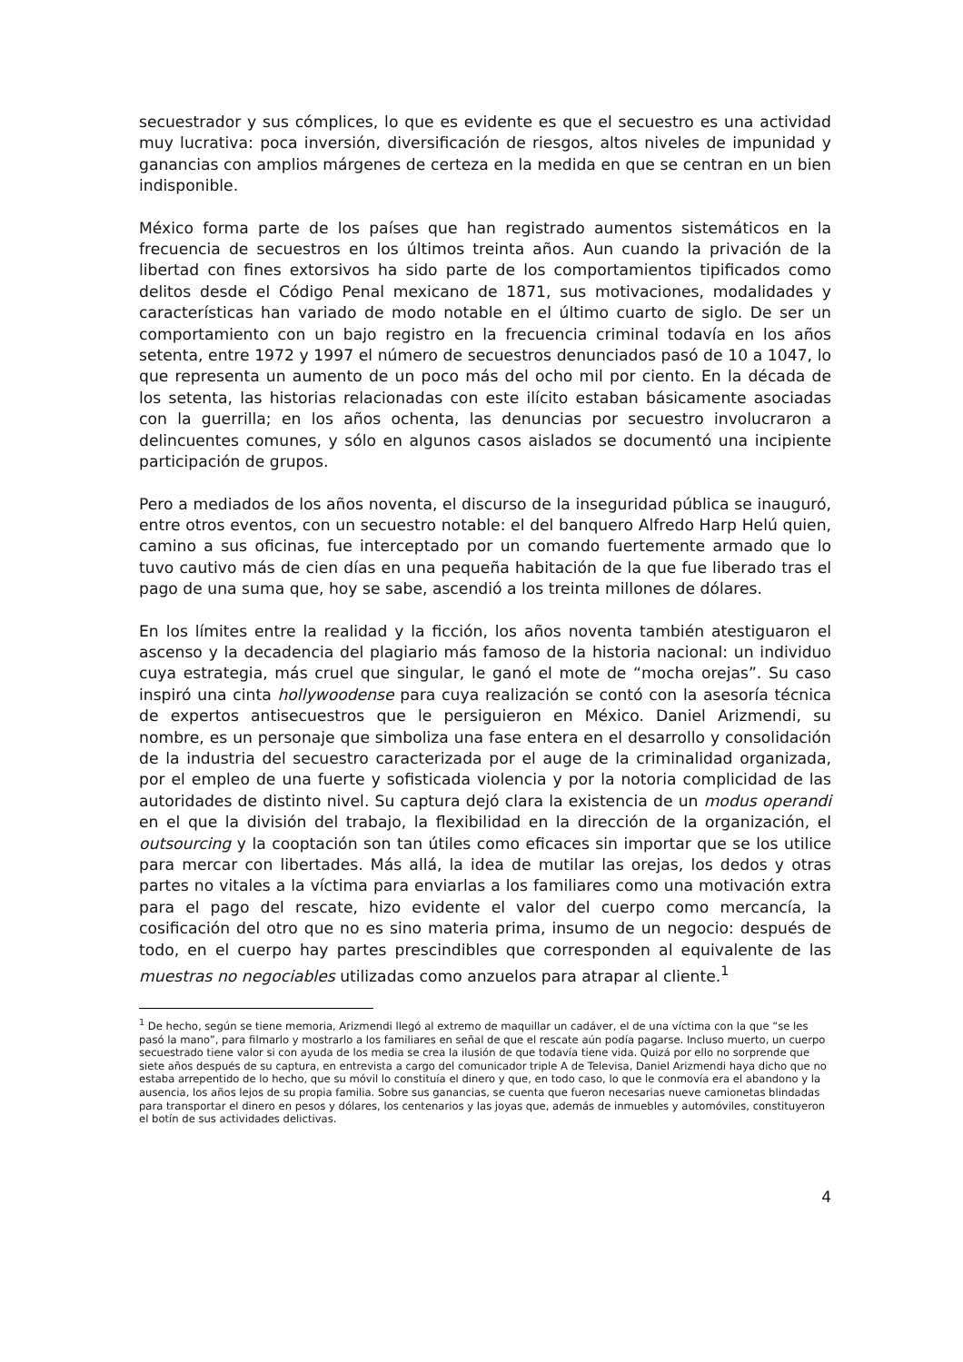secuestrador y sus cómplices, lo que es evidente es que el secuestro es una actividad muy lucrativa: poca inversión, diversificación de riesgos, altos niveles de impunidad y ganancias con amplios márgenes de certeza en la medida en que se centran en un bien indisponible.
México forma parte de los países que han registrado aumentos sistemáticos en la frecuencia de secuestros en los últimos treinta años. Aun cuando la privación de la libertad con fines extorsivos ha sido parte de los comportamientos tipificados como delitos desde el Código Penal mexicano de 1871, sus motivaciones, modalidades y características han variado de modo notable en el último cuarto de siglo. De ser un comportamiento con un bajo registro en la frecuencia criminal todavía en los años setenta, entre 1972 y 1997 el número de secuestros denunciados pasó de 10 a 1047, lo que representa un aumento de un poco más del ocho mil por ciento. En la década de los setenta, las historias relacionadas con este ilícito estaban básicamente asociadas con la guerrilla; en los años ochenta, las denuncias por secuestro involucraron a delincuentes comunes, y sólo en algunos casos aislados se documentó una incipiente participación de grupos.
Pero a mediados de los años noventa, el discurso de la inseguridad pública se inauguró, entre otros eventos, con un secuestro notable: el del banquero Alfredo Harp Helú quien, camino a sus oficinas, fue interceptado por un comando fuertemente armado que lo tuvo cautivo más de cien días en una pequeña habitación de la que fue liberado tras el pago de una suma que, hoy se sabe, ascendió a los treinta millones de dólares.
En los límites entre la realidad y la ficción, los años noventa también atestiguaron el ascenso y la decadencia del plagiario más famoso de la historia nacional: un individuo cuya estrategia, más cruel que singular, le ganó el mote de “mocha orejas”. Su caso inspiró una cinta hollywoodense para cuya realización se contó con la asesoría técnica de expertos antisecuestros que le persiguieron en México. Daniel Arizmendi, su nombre, es un personaje que simboliza una fase entera en el desarrollo y consolidación de la industria del secuestro caracterizada por el auge de la criminalidad organizada, por el empleo de una fuerte y sofisticada violencia y por la notoria complicidad de las autoridades de distinto nivel. Su captura dejó clara la existencia de un modus operandi en el que la división del trabajo, la flexibilidad en la dirección de la organización, el outsourcing y la cooptación son tan útiles como eficaces sin importar que se los utilice para mercar con libertades. Más allá, la idea de mutilar las orejas, los dedos y otras partes no vitales a la víctima para enviarlas a los familiares como una motivación extra para el pago del rescate, hizo evidente el valor del cuerpo como mercancía, la cosificación del otro que no es sino materia prima, insumo de un negocio: después de todo, en el cuerpo hay partes prescindibles que corresponden al equivalente de las muestras no negociables utilizadas como anzuelos para atrapar al cliente.<sup>1</sup>
<sup>1</sup> De hecho, según se tiene memoria, Arizmendi llegó al extremo de maquillar un cadáver, el de una víctima con la que “se les pasó la mano”, para filmarlo y mostrarlo a los familiares en señal de que el rescate aún podía pagarse. Incluso muerto, un cuerpo secuestrado tiene valor si con ayuda de los media se crea la ilusión de que todavía tiene vida. Quizá por ello no sorprende que siete años después de su captura, en entrevista a cargo del comunicador triple A de Televisa, Daniel Arizmendi haya dicho que no estaba arrepentido de lo hecho, que su móvil lo constituía el dinero y que, en todo caso, lo que le conmovía era el abandono y la ausencia, los años lejos de su propia familia. Sobre sus ganancias, se cuenta que fueron necesarias nueve camionetas blindadas para transportar el dinero en pesos y dólares, los centenarios y las joyas que, además de inmuebles y automóviles, constituyeron el botín de sus actividades delictivas.
4